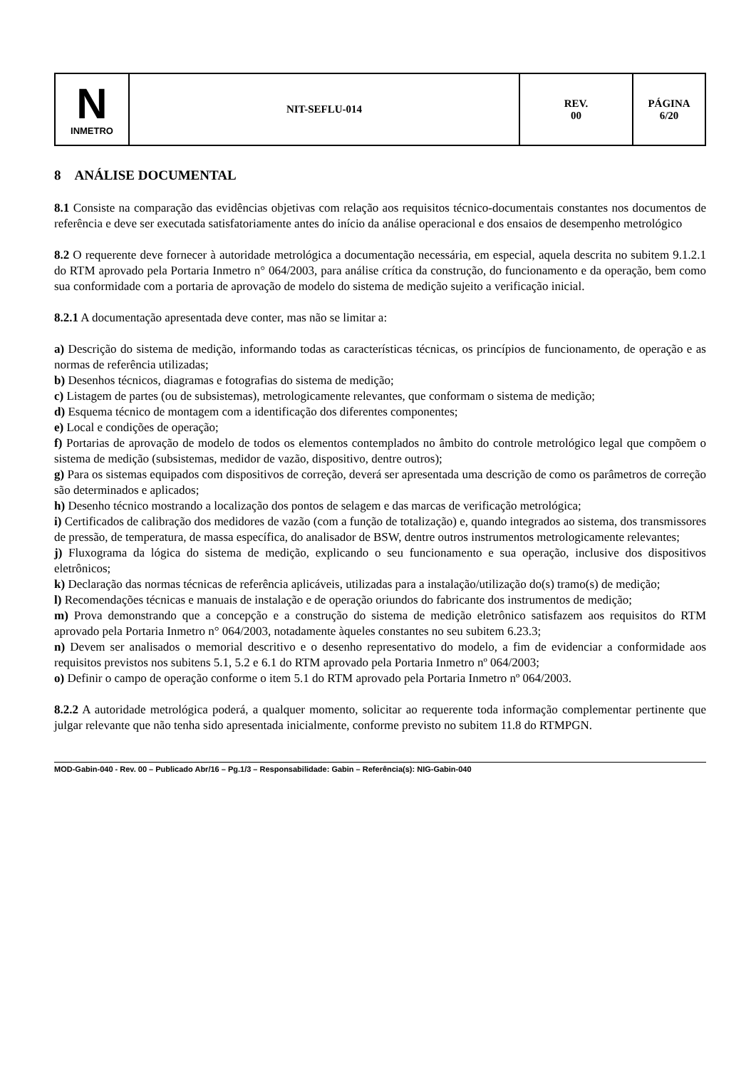| N INMETRO | NIT-SEFLU-014 | REV. 00 | PÁGINA 6/20 |
8 ANÁLISE DOCUMENTAL
8.1 Consiste na comparação das evidências objetivas com relação aos requisitos técnico-documentais constantes nos documentos de referência e deve ser executada satisfatoriamente antes do início da análise operacional e dos ensaios de desempenho metrológico
8.2 O requerente deve fornecer à autoridade metrológica a documentação necessária, em especial, aquela descrita no subitem 9.1.2.1 do RTM aprovado pela Portaria Inmetro n° 064/2003, para análise crítica da construção, do funcionamento e da operação, bem como sua conformidade com a portaria de aprovação de modelo do sistema de medição sujeito a verificação inicial.
8.2.1 A documentação apresentada deve conter, mas não se limitar a:
a) Descrição do sistema de medição, informando todas as características técnicas, os princípios de funcionamento, de operação e as normas de referência utilizadas;
b) Desenhos técnicos, diagramas e fotografias do sistema de medição;
c) Listagem de partes (ou de subsistemas), metrologicamente relevantes, que conformam o sistema de medição;
d) Esquema técnico de montagem com a identificação dos diferentes componentes;
e) Local e condições de operação;
f) Portarias de aprovação de modelo de todos os elementos contemplados no âmbito do controle metrológico legal que compõem o sistema de medição (subsistemas, medidor de vazão, dispositivo, dentre outros);
g) Para os sistemas equipados com dispositivos de correção, deverá ser apresentada uma descrição de como os parâmetros de correção são determinados e aplicados;
h) Desenho técnico mostrando a localização dos pontos de selagem e das marcas de verificação metrológica;
i) Certificados de calibração dos medidores de vazão (com a função de totalização) e, quando integrados ao sistema, dos transmissores de pressão, de temperatura, de massa específica, do analisador de BSW, dentre outros instrumentos metrologicamente relevantes;
j) Fluxograma da lógica do sistema de medição, explicando o seu funcionamento e sua operação, inclusive dos dispositivos eletrônicos;
k) Declaração das normas técnicas de referência aplicáveis, utilizadas para a instalação/utilização do(s) tramo(s) de medição;
l) Recomendações técnicas e manuais de instalação e de operação oriundos do fabricante dos instrumentos de medição;
m) Prova demonstrando que a concepção e a construção do sistema de medição eletrônico satisfazem aos requisitos do RTM aprovado pela Portaria Inmetro n° 064/2003, notadamente àqueles constantes no seu subitem 6.23.3;
n) Devem ser analisados o memorial descritivo e o desenho representativo do modelo, a fim de evidenciar a conformidade aos requisitos previstos nos subitens 5.1, 5.2 e 6.1 do RTM aprovado pela Portaria Inmetro nº 064/2003;
o) Definir o campo de operação conforme o item 5.1 do RTM aprovado pela Portaria Inmetro nº 064/2003.
8.2.2 A autoridade metrológica poderá, a qualquer momento, solicitar ao requerente toda informação complementar pertinente que julgar relevante que não tenha sido apresentada inicialmente, conforme previsto no subitem 11.8 do RTMPGN.
MOD-Gabin-040 - Rev. 00 – Publicado Abr/16 – Pg.1/3 – Responsabilidade: Gabin – Referência(s): NIG-Gabin-040